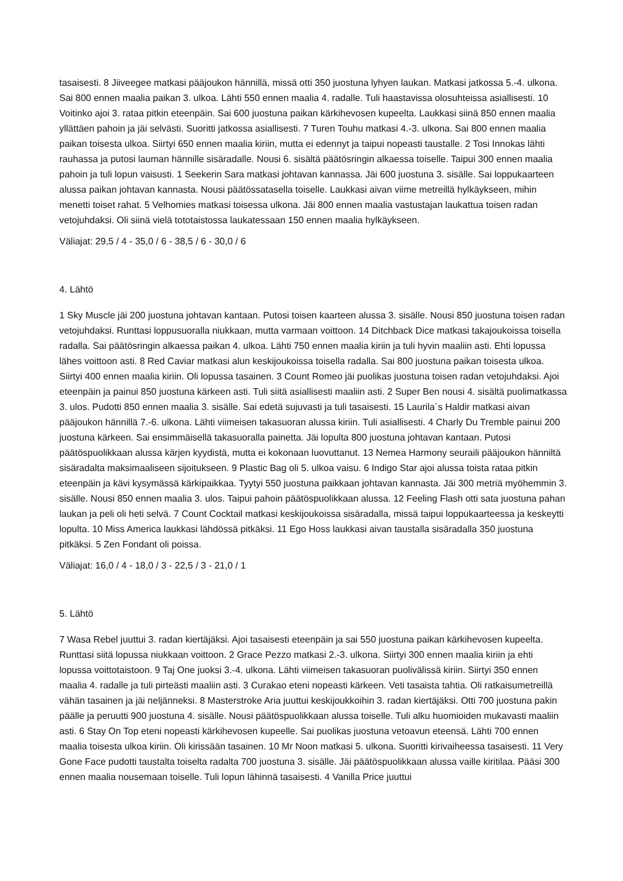tasaisesti. 8 Jiiveegee matkasi pääjoukon hännillä, missä otti 350 juostuna lyhyen laukan. Matkasi jatkossa 5.-4. ulkona. Sai 800 ennen maalia paikan 3. ulkoa. Lähti 550 ennen maalia 4. radalle. Tuli haastavissa olosuhteissa asiallisesti. 10 Voitinko ajoi 3. rataa pitkin eteenpäin. Sai 600 juostuna paikan kärkihevosen kupeelta. Laukkasi siinä 850 ennen maalia yllättäen pahoin ja jäi selvästi. Suoritti jatkossa asiallisesti. 7 Turen Touhu matkasi 4.-3. ulkona. Sai 800 ennen maalia paikan toisesta ulkoa. Siirtyi 650 ennen maalia kiriin, mutta ei edennyt ja taipui nopeasti taustalle. 2 Tosi Innokas lähti rauhassa ja putosi lauman hännille sisäradalle. Nousi 6. sisältä päätösringin alkaessa toiselle. Taipui 300 ennen maalia pahoin ja tuli lopun vaisusti. 1 Seekerin Sara matkasi johtavan kannassa. Jäi 600 juostuna 3. sisälle. Sai loppukaarteen alussa paikan johtavan kannasta. Nousi päätössatasella toiselle. Laukkasi aivan viime metreillä hylkäykseen, mihin menetti toiset rahat. 5 Velhomies matkasi toisessa ulkona. Jäi 800 ennen maalia vastustajan laukattua toisen radan vetojuhdaksi. Oli siinä vielä tototaistossa laukatessaan 150 ennen maalia hylkäykseen.
Väliajat: 29,5 / 4 - 35,0 / 6 - 38,5 / 6 - 30,0 / 6
4. Lähtö
1 Sky Muscle jäi 200 juostuna johtavan kantaan. Putosi toisen kaarteen alussa 3. sisälle. Nousi 850 juostuna toisen radan vetojuhdaksi. Runttasi loppusuoralla niukkaan, mutta varmaan voittoon. 14 Ditchback Dice matkasi takajoukoissa toisella radalla. Sai päätösringin alkaessa paikan 4. ulkoa. Lähti 750 ennen maalia kiriin ja tuli hyvin maaliin asti. Ehti lopussa lähes voittoon asti. 8 Red Caviar matkasi alun keskijoukoissa toisella radalla. Sai 800 juostuna paikan toisesta ulkoa. Siirtyi 400 ennen maalia kiriin. Oli lopussa tasainen. 3 Count Romeo jäi puolikas juostuna toisen radan vetojuhdaksi. Ajoi eteenpäin ja painui 850 juostuna kärkeen asti. Tuli siitä asiallisesti maaliin asti. 2 Super Ben nousi 4. sisältä puolimatkassa 3. ulos. Pudotti 850 ennen maalia 3. sisälle. Sai edetä sujuvasti ja tuli tasaisesti. 15 Laurila´s Haldir matkasi aivan pääjoukon hännillä 7.-6. ulkona. Lähti viimeisen takasuoran alussa kiriin. Tuli asiallisesti. 4 Charly Du Tremble painui 200 juostuna kärkeen. Sai ensimmäisellä takasuoralla painetta. Jäi lopulta 800 juostuna johtavan kantaan. Putosi päätöspuolikkaan alussa kärjen kyydistä, mutta ei kokonaan luovuttanut. 13 Nemea Harmony seuraili pääjoukon hänniltä sisäradalta maksimaaliseen sijoitukseen. 9 Plastic Bag oli 5. ulkoa vaisu. 6 Indigo Star ajoi alussa toista rataa pitkin eteenpäin ja kävi kysymässä kärkipaikkaa. Tyytyi 550 juostuna paikkaan johtavan kannasta. Jäi 300 metriä myöhemmin 3. sisälle. Nousi 850 ennen maalia 3. ulos. Taipui pahoin päätöspuolikkaan alussa. 12 Feeling Flash otti sata juostuna pahan laukan ja peli oli heti selvä. 7 Count Cocktail matkasi keskijoukoissa sisäradalla, missä taipui loppukaarteessa ja keskeytti lopulta. 10 Miss America laukkasi lähdössä pitkäksi. 11 Ego Hoss laukkasi aivan taustalla sisäradalla 350 juostuna pitkäksi. 5 Zen Fondant oli poissa.
Väliajat: 16,0 / 4 - 18,0 / 3 - 22,5 / 3 - 21,0 / 1
5. Lähtö
7 Wasa Rebel juuttui 3. radan kiertäjäksi. Ajoi tasaisesti eteenpäin ja sai 550 juostuna paikan kärkihevosen kupeelta. Runttasi siitä lopussa niukkaan voittoon. 2 Grace Pezzo matkasi 2.-3. ulkona. Siirtyi 300 ennen maalia kiriin ja ehti lopussa voittotaistoon. 9 Taj One juoksi 3.-4. ulkona. Lähti viimeisen takasuoran puolivälissä kiriin. Siirtyi 350 ennen maalia 4. radalle ja tuli pirteästi maaliin asti. 3 Curakao eteni nopeasti kärkeen. Veti tasaista tahtia. Oli ratkaisumetreillä vähän tasainen ja jäi neljänneksi. 8 Masterstroke Aria juuttui keskijoukkoihin 3. radan kiertäjäksi. Otti 700 juostuna pakin päälle ja peruutti 900 juostuna 4. sisälle. Nousi päätöspuolikkaan alussa toiselle. Tuli alku huomioiden mukavasti maaliin asti. 6 Stay On Top eteni nopeasti kärkihevosen kupeelle. Sai puolikas juostuna vetoavun eteensä. Lähti 700 ennen maalia toisesta ulkoa kiriin. Oli kirissään tasainen. 10 Mr Noon matkasi 5. ulkona. Suoritti kirivaiheessa tasaisesti. 11 Very Gone Face pudotti taustalta toiselta radalta 700 juostuna 3. sisälle. Jäi päätöspuolikkaan alussa vaille kiritilaa. Pääsi 300 ennen maalia nousemaan toiselle. Tuli lopun lähinnä tasaisesti. 4 Vanilla Price juuttui